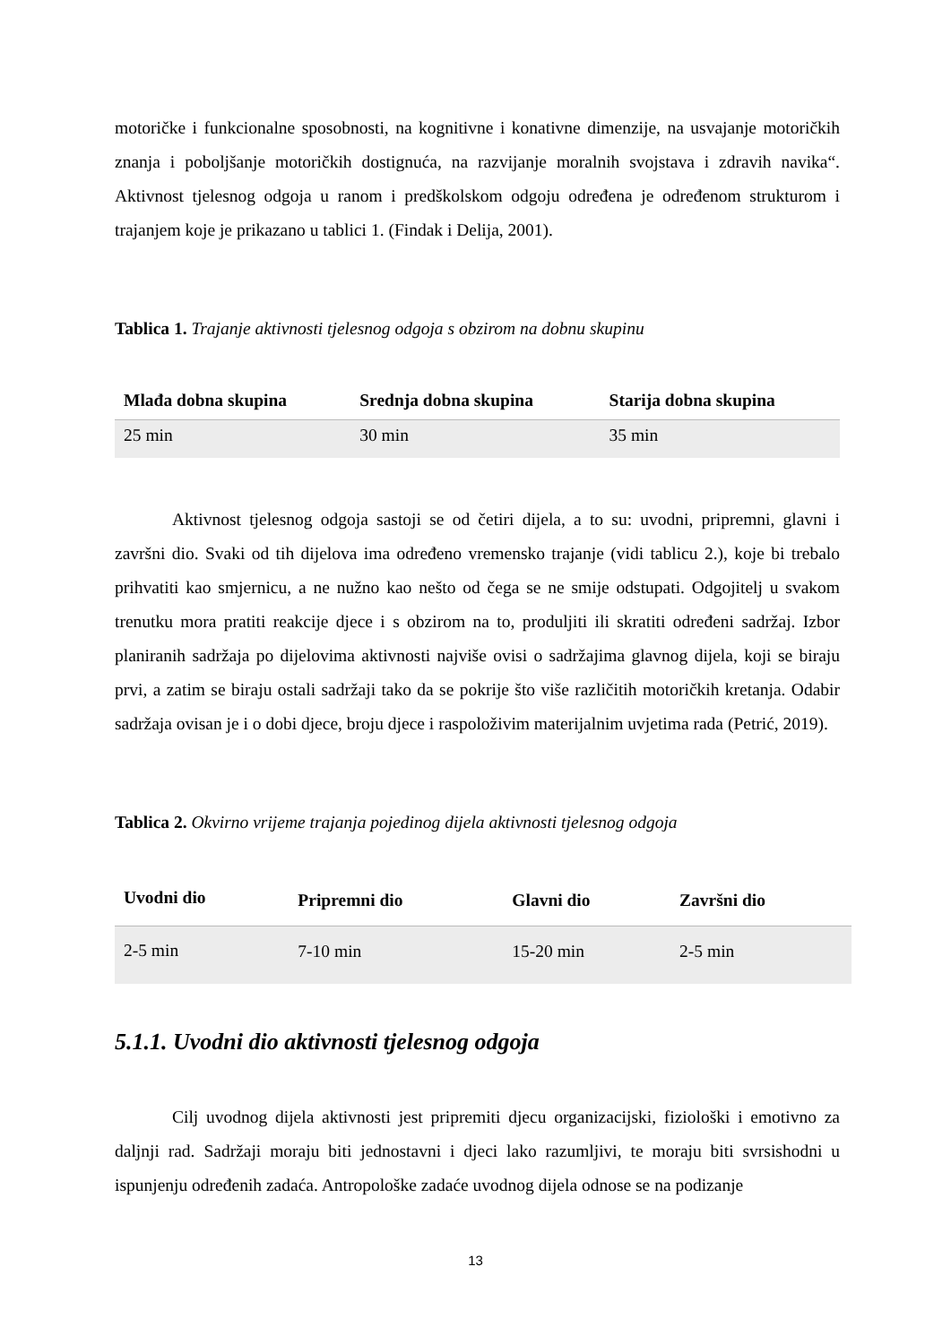motoričke i funkcionalne sposobnosti, na kognitivne i konativne dimenzije, na usvajanje motoričkih znanja i poboljšanje motoričkih dostignuća, na razvijanje moralnih svojstava i zdravih navika“. Aktivnost tjelesnog odgoja u ranom i predškolskom odgoju određena je određenom strukturom i trajanjem koje je prikazano u tablici 1. (Findak i Delija, 2001).
Tablica 1. Trajanje aktivnosti tjelesnog odgoja s obzirom na dobnu skupinu
| Mlađa dobna skupina | Srednja dobna skupina | Starija dobna skupina |
| --- | --- | --- |
| 25 min | 30 min | 35 min |
Aktivnost tjelesnog odgoja sastoji se od četiri dijela, a to su: uvodni, pripremni, glavni i završni dio. Svaki od tih dijelova ima određeno vremensko trajanje (vidi tablicu 2.), koje bi trebalo prihvatiti kao smjernicu, a ne nužno kao nešto od čega se ne smije odstupati. Odgojitelj u svakom trenutku mora pratiti reakcije djece i s obzirom na to, produljiti ili skratiti određeni sadržaj. Izbor planiranih sadržaja po dijelovima aktivnosti najviše ovisi o sadržajima glavnog dijela, koji se biraju prvi, a zatim se biraju ostali sadržaji tako da se pokrije što više različitih motoričkih kretanja. Odabir sadržaja ovisan je i o dobi djece, broju djece i raspoloživim materijalnim uvjetima rada (Petrić, 2019).
Tablica 2. Okvirno vrijeme trajanja pojedinog dijela aktivnosti tjelesnog odgoja
| Uvodni dio | Pripremni dio | Glavni dio | Završni dio |
| --- | --- | --- | --- |
| 2-5 min | 7-10 min | 15-20 min | 2-5 min |
5.1.1. Uvodni dio aktivnosti tjelesnog odgoja
Cilj uvodnog dijela aktivnosti jest pripremiti djecu organizacijski, fiziološki i emotivno za daljnji rad. Sadržaji moraju biti jednostavni i djeci lako razumljivi, te moraju biti svrsishodni u ispunjenju određenih zadaća. Antropološke zadaće uvodnog dijela odnose se na podizanje
13